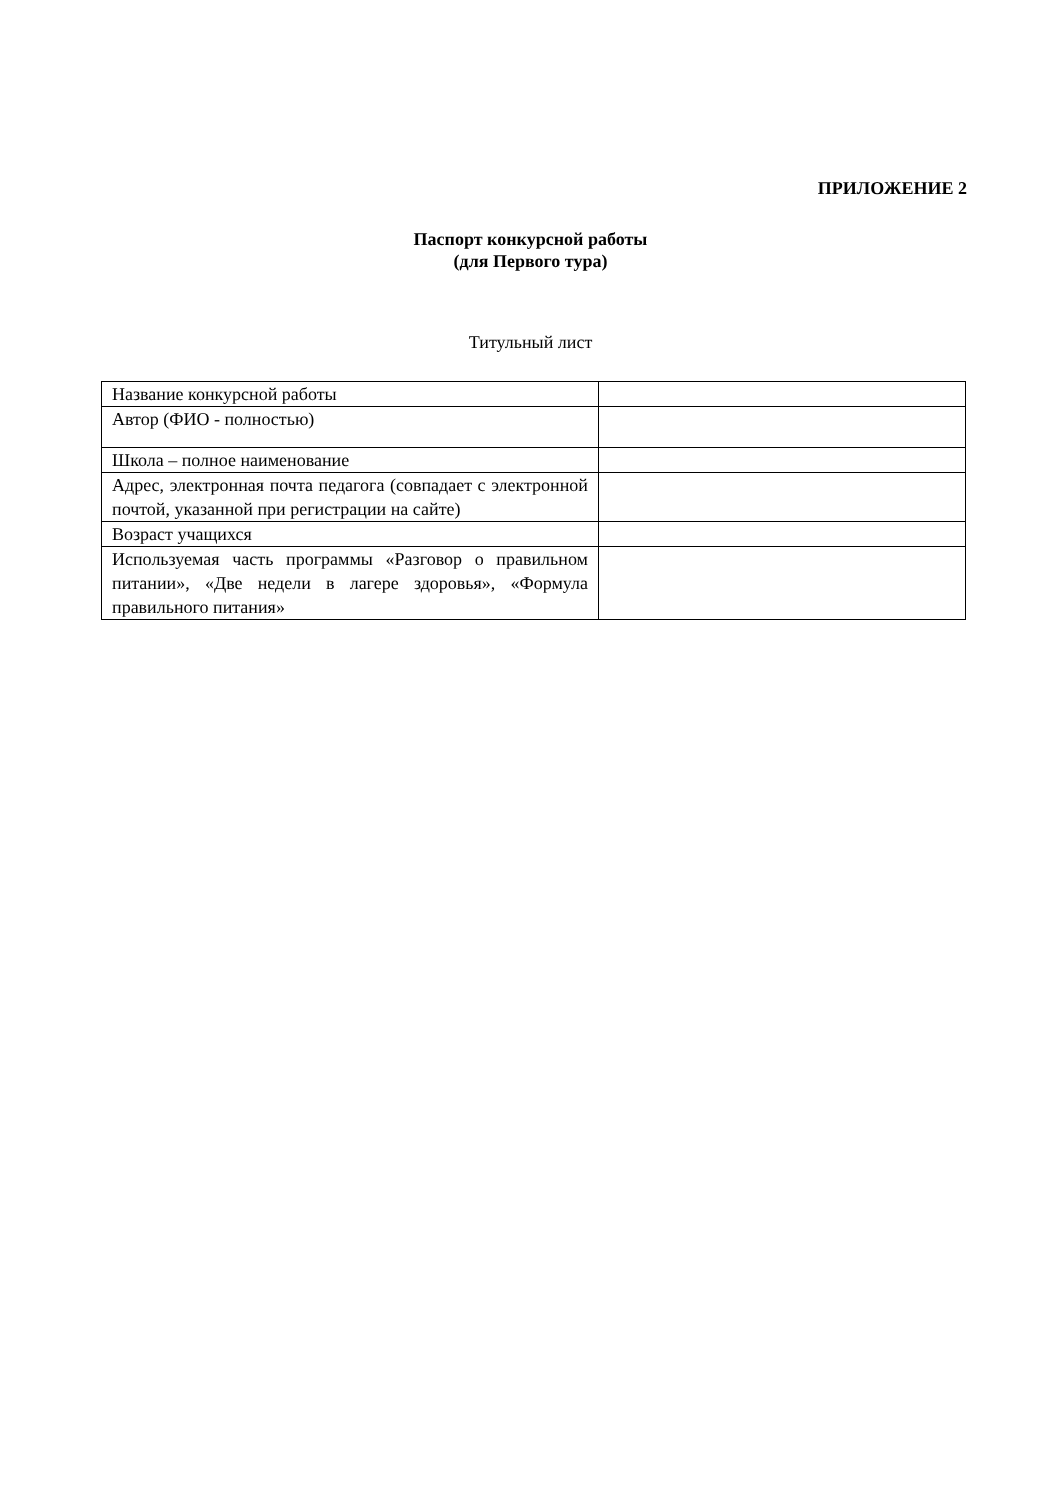ПРИЛОЖЕНИЕ 2
Паспорт конкурсной работы
(для Первого тура)
Титульный лист
| Название конкурсной работы | |
| Автор (ФИО - полностью) | |
| Школа – полное наименование | |
| Адрес, электронная почта педагога (совпадает с электронной почтой, указанной при регистрации на сайте) | |
| Возраст учащихся | |
| Используемая часть программы «Разговор о правильном питании», «Две недели в лагере здоровья», «Формула правильного питания» | |